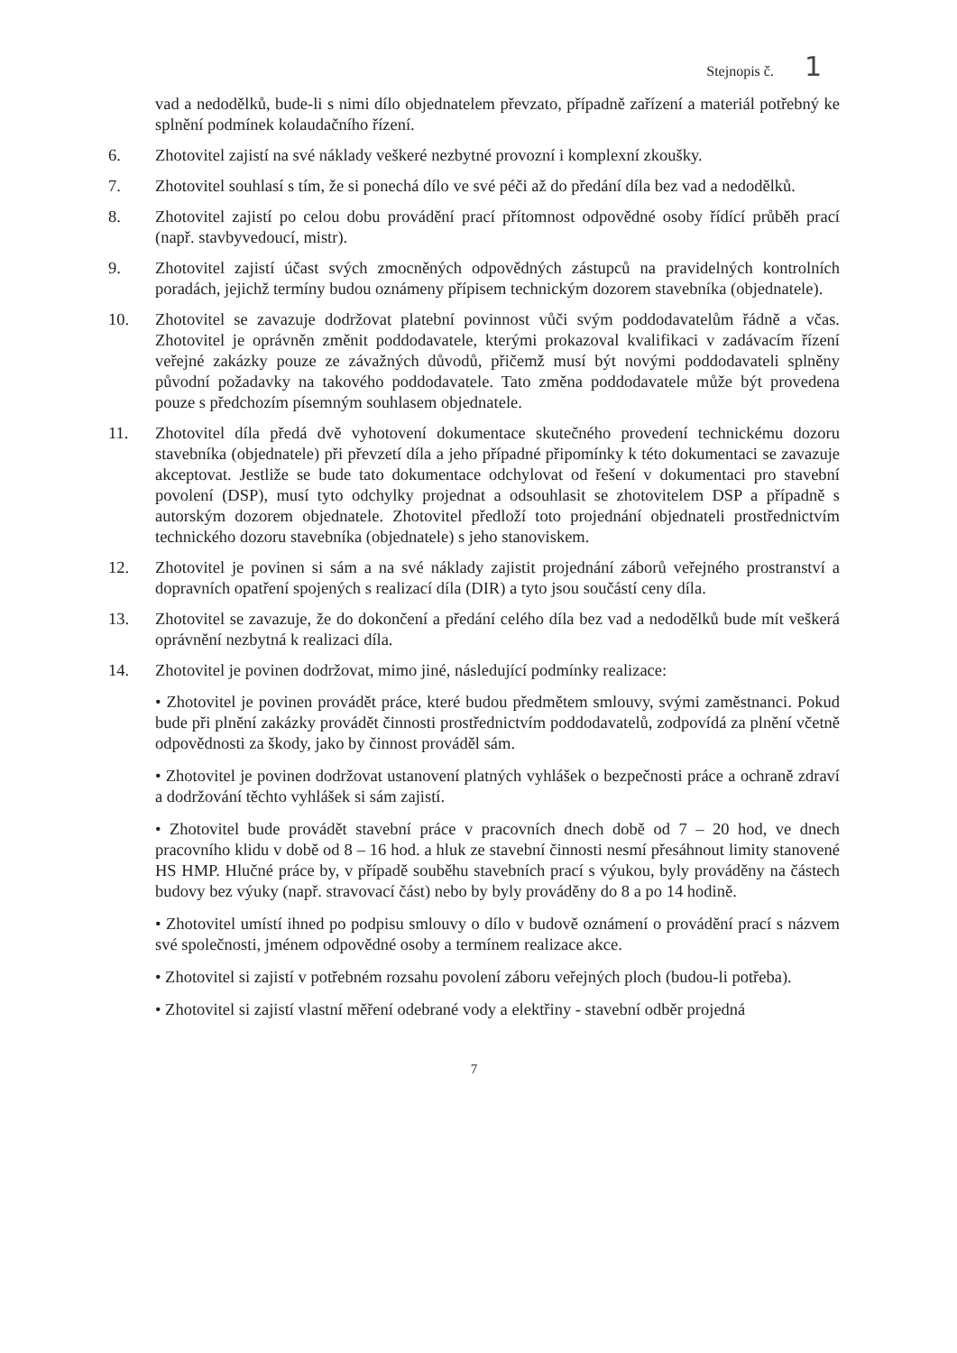Stejnopis č. 1
vad a nedodělků, bude-li s nimi dílo objednatelem převzato, případně zařízení a materiál potřebný ke splnění podmínek kolaudačního řízení.
6. Zhotovitel zajistí na své náklady veškeré nezbytné provozní i komplexní zkoušky.
7. Zhotovitel souhlasí s tím, že si ponechá dílo ve své péči až do předání díla bez vad a nedodělků.
8. Zhotovitel zajistí po celou dobu provádění prací přítomnost odpovědné osoby řídící průběh prací (např. stavbyvedoucí, mistr).
9. Zhotovitel zajistí účast svých zmocněných odpovědných zástupců na pravidelných kontrolních poradách, jejichž termíny budou oznámeny přípisem technickým dozorem stavebníka (objednatele).
10. Zhotovitel se zavazuje dodržovat platební povinnost vůči svým poddodavatelům řádně a včas. Zhotovitel je oprávněn změnit poddodavatele, kterými prokazoval kvalifikaci v zadávacím řízení veřejné zakázky pouze ze závažných důvodů, přičemž musí být novými poddodavateli splněny původní požadavky na takového poddodavatele. Tato změna poddodavatele může být provedena pouze s předchozím písemným souhlasem objednatele.
11. Zhotovitel díla předá dvě vyhotovení dokumentace skutečného provedení technickému dozoru stavebníka (objednatele) při převzetí díla a jeho případné připomínky k této dokumentaci se zavazuje akceptovat. Jestliže se bude tato dokumentace odchylovat od řešení v dokumentaci pro stavební povolení (DSP), musí tyto odchylky projednat a odsouhlasit se zhotovitelem DSP a případně s autorským dozorem objednatele. Zhotovitel předloží toto projednání objednateli prostřednictvím technického dozoru stavebníka (objednatele) s jeho stanoviskem.
12. Zhotovitel je povinen si sám a na své náklady zajistit projednání záborů veřejného prostranství a dopravních opatření spojených s realizací díla (DIR) a tyto jsou součástí ceny díla.
13. Zhotovitel se zavazuje, že do dokončení a předání celého díla bez vad a nedodělků bude mít veškerá oprávnění nezbytná k realizaci díla.
14. Zhotovitel je povinen dodržovat, mimo jiné, následující podmínky realizace:
• Zhotovitel je povinen provádět práce, které budou předmětem smlouvy, svými zaměstnanci. Pokud bude při plnění zakázky provádět činnosti prostřednictvím poddodavatelů, zodpovídá za plnění včetně odpovědnosti za škody, jako by činnost prováděl sám.
• Zhotovitel je povinen dodržovat ustanovení platných vyhlášek o bezpečnosti práce a ochraně zdraví a dodržování těchto vyhlášek si sám zajistí.
• Zhotovitel bude provádět stavební práce v pracovních dnech době od 7 – 20 hod, ve dnech pracovního klidu v době od 8 – 16 hod. a hluk ze stavební činnosti nesmí přesáhnout limity stanovené HS HMP. Hlučné práce by, v případě souběhu stavebních prací s výukou, byly prováděny na částech budovy bez výuky (např. stravovací část) nebo by byly prováděny do 8 a po 14 hodině.
• Zhotovitel umístí ihned po podpisu smlouvy o dílo v budově oznámení o provádění prací s názvem své společnosti, jménem odpovědné osoby a termínem realizace akce.
• Zhotovitel si zajistí v potřebném rozsahu povolení záboru veřejných ploch (budou-li potřeba).
• Zhotovitel si zajistí vlastní měření odebrané vody a elektřiny - stavební odběr projedná
7